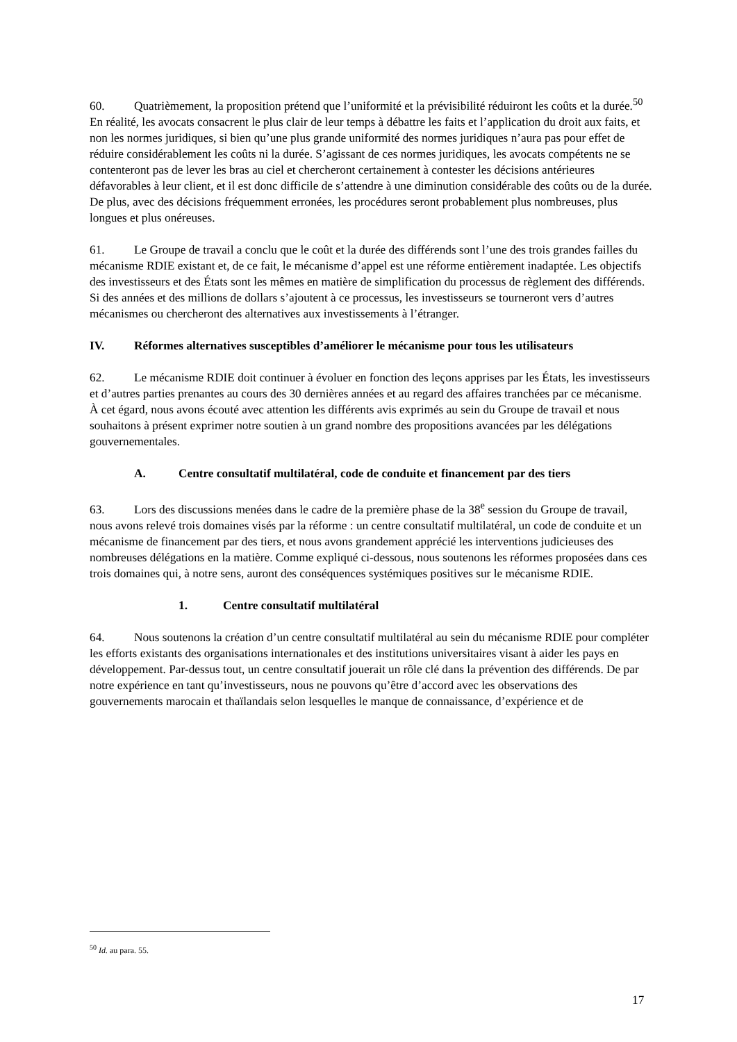60. Quatrièmement, la proposition prétend que l’uniformité et la prévisibilité réduiront les coûts et la durée.<sup>50</sup> En réalité, les avocats consacrent le plus clair de leur temps à débattre les faits et l’application du droit aux faits, et non les normes juridiques, si bien qu’une plus grande uniformité des normes juridiques n’aura pas pour effet de réduire considérablement les coûts ni la durée. S’agissant de ces normes juridiques, les avocats compétents ne se contenteront pas de lever les bras au ciel et chercheront certainement à contester les décisions antérieures défavorables à leur client, et il est donc difficile de s’attendre à une diminution considérable des coûts ou de la durée. De plus, avec des décisions fréquemment erronées, les procédures seront probablement plus nombreuses, plus longues et plus onéreuses.
61. Le Groupe de travail a conclu que le coût et la durée des différends sont l’une des trois grandes failles du mécanisme RDIE existant et, de ce fait, le mécanisme d’appel est une réforme entièrement inadaptée. Les objectifs des investisseurs et des États sont les mêmes en matière de simplification du processus de règlement des différends. Si des années et des millions de dollars s’ajoutent à ce processus, les investisseurs se tourneront vers d’autres mécanismes ou chercheront des alternatives aux investissements à l’étranger.
IV. Réformes alternatives susceptibles d’améliorer le mécanisme pour tous les utilisateurs
62. Le mécanisme RDIE doit continuer à évoluer en fonction des leçons apprises par les États, les investisseurs et d’autres parties prenantes au cours des 30 dernières années et au regard des affaires tranchées par ce mécanisme. À cet égard, nous avons écouté avec attention les différents avis exprimés au sein du Groupe de travail et nous souhaitons à présent exprimer notre soutien à un grand nombre des propositions avancées par les délégations gouvernementales.
A. Centre consultatif multilatéral, code de conduite et financement par des tiers
63. Lors des discussions menées dans le cadre de la première phase de la 38<sup>e</sup> session du Groupe de travail, nous avons relevé trois domaines visés par la réforme : un centre consultatif multilatéral, un code de conduite et un mécanisme de financement par des tiers, et nous avons grandement apprécié les interventions judicieuses des nombreuses délégations en la matière. Comme expliqué ci-dessous, nous soutenons les réformes proposées dans ces trois domaines qui, à notre sens, auront des conséquences systémiques positives sur le mécanisme RDIE.
1. Centre consultatif multilatéral
64. Nous soutenons la création d’un centre consultatif multilatéral au sein du mécanisme RDIE pour compléter les efforts existants des organisations internationales et des institutions universitaires visant à aider les pays en développement. Par-dessus tout, un centre consultatif jouerait un rôle clé dans la prévention des différends. De par notre expérience en tant qu’investisseurs, nous ne pouvons qu’être d’accord avec les observations des gouvernements marocain et thaïlandais selon lesquelles le manque de connaissance, d’expérience et de
<sup>50</sup> Id. au para. 55.
17